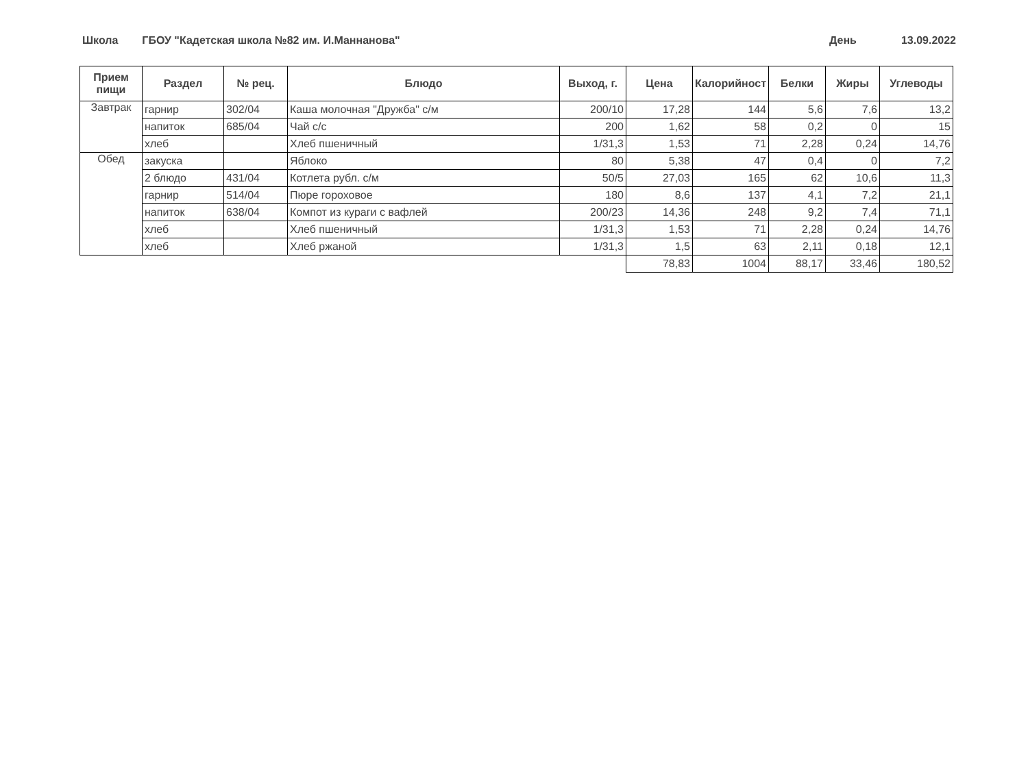Школа ГБОУ "Кадетская школа №82 им. И.Маннанова" День 13.09.2022
| Прием пищи | Раздел | № рец. | Блюдо | Выход, г. | Цена | Калорийност | Белки | Жиры | Углеводы |
| --- | --- | --- | --- | --- | --- | --- | --- | --- | --- |
| Завтрак | гарнир | 302/04 | Каша молочная "Дружба" с/м | 200/10 | 17,28 | 144 | 5,6 | 7,6 | 13,2 |
| | напиток | 685/04 | Чай с/с | 200 | 1,62 | 58 | 0,2 | 0 | 15 |
| | хлеб | | Хлеб пшеничный | 1/31,3 | 1,53 | 71 | 2,28 | 0,24 | 14,76 |
| Обед | закуска | | Яблоко | 80 | 5,38 | 47 | 0,4 | 0 | 7,2 |
| | 2 блюдо | 431/04 | Котлета рубл. с/м | 50/5 | 27,03 | 165 | 62 | 10,6 | 11,3 |
| | гарнир | 514/04 | Пюре гороховое | 180 | 8,6 | 137 | 4,1 | 7,2 | 21,1 |
| | напиток | 638/04 | Компот из кураги с вафлей | 200/23 | 14,36 | 248 | 9,2 | 7,4 | 71,1 |
| | хлеб | | Хлеб пшеничный | 1/31,3 | 1,53 | 71 | 2,28 | 0,24 | 14,76 |
| | хлеб | | Хлеб ржаной | 1/31,3 | 1,5 | 63 | 2,11 | 0,18 | 12,1 |
| | | | | | 78,83 | 1004 | 88,17 | 33,46 | 180,52 |